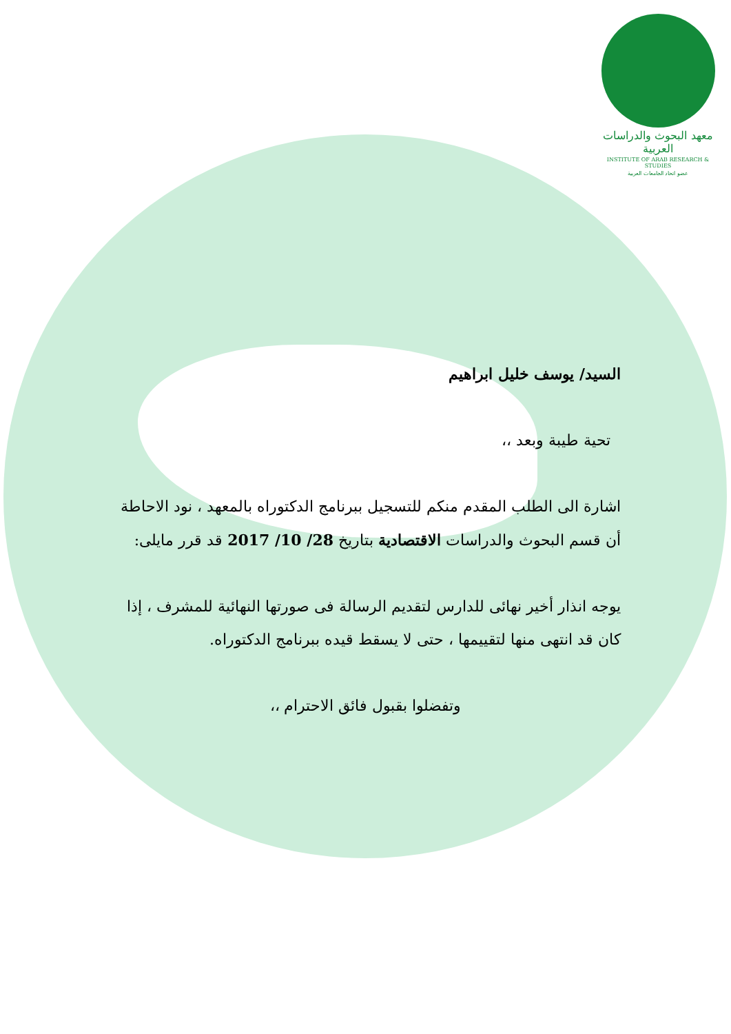معهد البحوث والدراسات العربية
INSTITUTE OF ARAB RESEARCH & STUDIES
عضو اتحاد الجامعات العربية
السيد/ يوسف خليل ابراهيم
تحية طيبة وبعد ،،
اشارة الى الطلب المقدم منكم للتسجيل ببرنامج الدكتوراه بالمعهد ، نود الاحاطة أن قسم البحوث والدراسات الاقتصادية بتاريخ 28/ 10/ 2017 قد قرر مايلى:
يوجه انذار أخير نهائى للدارس لتقديم الرسالة فى صورتها النهائية للمشرف ، إذا كان قد انتهى منها لتقييمها ، حتى لا يسقط قيده ببرنامج الدكتوراه.
وتفضلوا بقبول فائق الاحترام ،،